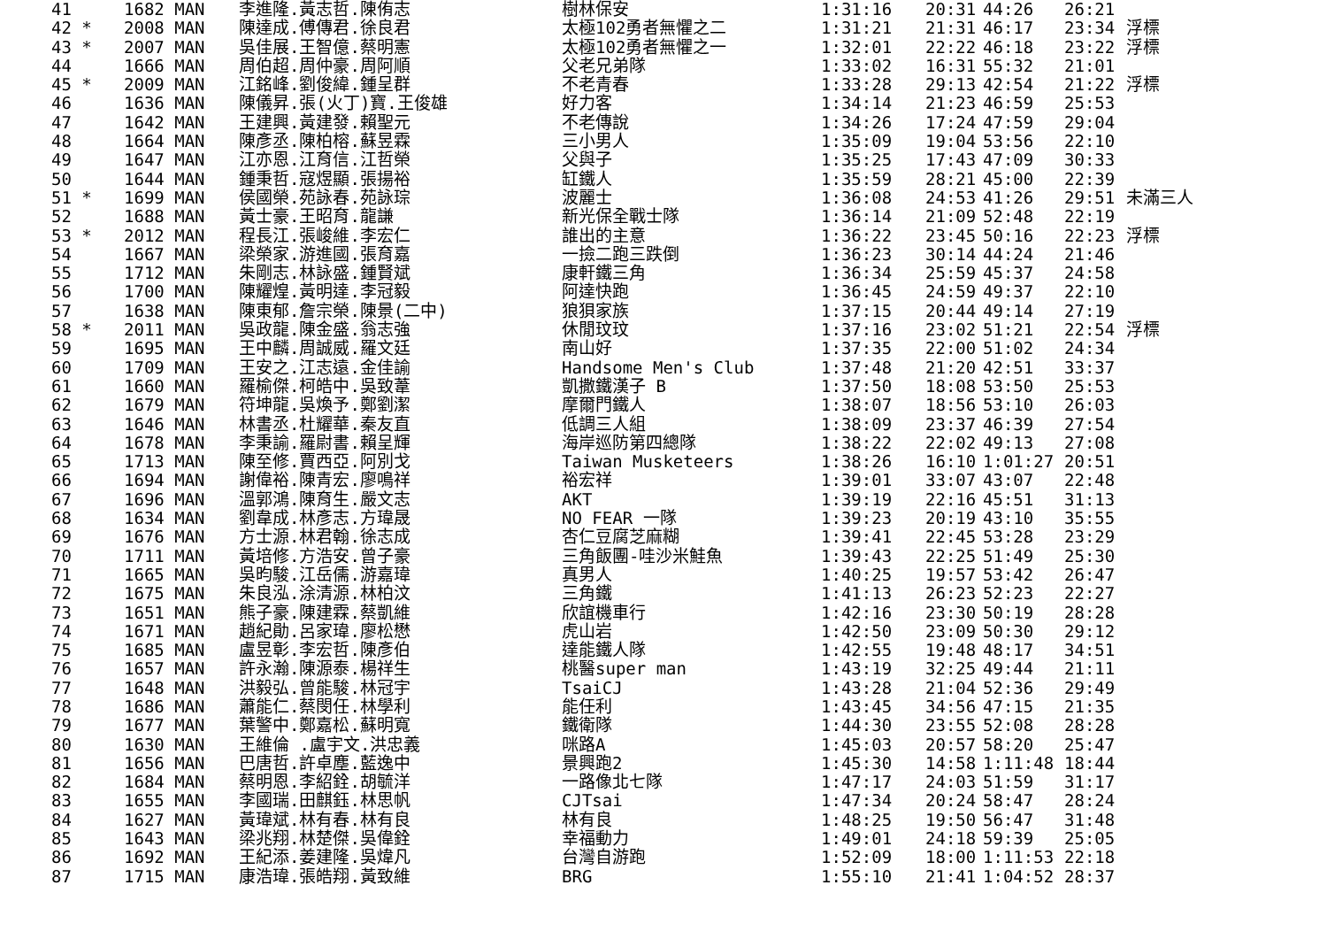| 41 | 1682 MAN | 李進隆.黃志哲.陳侑志 | 樹林保安 | 1:31:16 | 20:31 | 44:26 | 26:21 | |
| 42 * | 2008 MAN | 陳達成.傅傳君.徐良君 | 太極102勇者無懼之二 | 1:31:21 | 21:31 | 46:17 | 23:34 | 浮標 |
| 43 * | 2007 MAN | 吳佳展.王智億.蔡明憲 | 太極102勇者無懼之一 | 1:32:01 | 22:22 | 46:18 | 23:22 | 浮標 |
| 44 | 1666 MAN | 周伯超.周仲豪.周阿順 | 父老兄弟隊 | 1:33:02 | 16:31 | 55:32 | 21:01 | |
| 45 * | 2009 MAN | 江銘峰.劉俊緯.鍾呈群 | 不老青春 | 1:33:28 | 29:13 | 42:54 | 21:22 | 浮標 |
| 46 | 1636 MAN | 陳儀昇.張(火丁)寶.王俊雄 | 好力客 | 1:34:14 | 21:23 | 46:59 | 25:53 | |
| 47 | 1642 MAN | 王建興.黃建發.賴聖元 | 不老傳說 | 1:34:26 | 17:24 | 47:59 | 29:04 | |
| 48 | 1664 MAN | 陳彥丞.陳柏榕.蘇昱霖 | 三小男人 | 1:35:09 | 19:04 | 53:56 | 22:10 | |
| 49 | 1647 MAN | 江亦恩.江育信.江哲榮 | 父與子 | 1:35:25 | 17:43 | 47:09 | 30:33 | |
| 50 | 1644 MAN | 鍾秉哲.寇煜顯.張揚裕 | 缸鐵人 | 1:35:59 | 28:21 | 45:00 | 22:39 | |
| 51 * | 1699 MAN | 侯國榮.苑詠春.苑詠琮 | 波麗士 | 1:36:08 | 24:53 | 41:26 | 29:51 | 未滿三人 |
| 52 | 1688 MAN | 黃士豪.王昭育.龍謙 | 新光保全戰士隊 | 1:36:14 | 21:09 | 52:48 | 22:19 | |
| 53 * | 2012 MAN | 程長江.張峻維.李宏仁 | 誰出的主意 | 1:36:22 | 23:45 | 50:16 | 22:23 | 浮標 |
| 54 | 1667 MAN | 梁榮家.游進國.張育嘉 | 一撿二跑三跌倒 | 1:36:23 | 30:14 | 44:24 | 21:46 | |
| 55 | 1712 MAN | 朱剛志.林詠盛.鍾賢斌 | 康軒鐵三角 | 1:36:34 | 25:59 | 45:37 | 24:58 | |
| 56 | 1700 MAN | 陳耀煌.黃明達.李冠毅 | 阿達快跑 | 1:36:45 | 24:59 | 49:37 | 22:10 | |
| 57 | 1638 MAN | 陳東郁.詹宗榮.陳景(二中) | 狼狽家族 | 1:37:15 | 20:44 | 49:14 | 27:19 | |
| 58 * | 2011 MAN | 吳政龍.陳金盛.翁志強 | 休閒玟玟 | 1:37:16 | 23:02 | 51:21 | 22:54 | 浮標 |
| 59 | 1695 MAN | 王中麟.周誠威.羅文廷 | 南山好 | 1:37:35 | 22:00 | 51:02 | 24:34 | |
| 60 | 1709 MAN | 王安之.江志遠.金佳諭 | Handsome Men's Club | 1:37:48 | 21:20 | 42:51 | 33:37 | |
| 61 | 1660 MAN | 羅榆傑.柯皓中.吳致葦 | 凱撒鐵漢子 B | 1:37:50 | 18:08 | 53:50 | 25:53 | |
| 62 | 1679 MAN | 符坤龍.吳煥予.鄭劉潔 | 摩爾門鐵人 | 1:38:07 | 18:56 | 53:10 | 26:03 | |
| 63 | 1646 MAN | 林書丞.杜耀華.秦友直 | 低調三人組 | 1:38:09 | 23:37 | 46:39 | 27:54 | |
| 64 | 1678 MAN | 李秉諭.羅尉書.賴呈輝 | 海岸巡防第四總隊 | 1:38:22 | 22:02 | 49:13 | 27:08 | |
| 65 | 1713 MAN | 陳至修.賈西亞.阿別戈 | Taiwan Musketeers | 1:38:26 | 16:10 | 1:01:27 | 20:51 | |
| 66 | 1694 MAN | 謝偉裕.陳青宏.廖鳴祥 | 裕宏祥 | 1:39:01 | 33:07 | 43:07 | 22:48 | |
| 67 | 1696 MAN | 溫郭鴻.陳育生.嚴文志 | AKT | 1:39:19 | 22:16 | 45:51 | 31:13 | |
| 68 | 1634 MAN | 劉韋成.林彥志.方瑋晟 | NO FEAR 一隊 | 1:39:23 | 20:19 | 43:10 | 35:55 | |
| 69 | 1676 MAN | 方士源.林君翰.徐志成 | 杏仁豆腐芝麻糊 | 1:39:41 | 22:45 | 53:28 | 23:29 | |
| 70 | 1711 MAN | 黃培修.方浩安.曾子豪 | 三角飯團-哇沙米鮭魚 | 1:39:43 | 22:25 | 51:49 | 25:30 | |
| 71 | 1665 MAN | 吳昀駿.江岳儒.游嘉瑋 | 真男人 | 1:40:25 | 19:57 | 53:42 | 26:47 | |
| 72 | 1675 MAN | 朱良泓.涂清源.林柏汶 | 三角鐵 | 1:41:13 | 26:23 | 52:23 | 22:27 | |
| 73 | 1651 MAN | 熊子豪.陳建霖.蔡凱維 | 欣誼機車行 | 1:42:16 | 23:30 | 50:19 | 28:28 | |
| 74 | 1671 MAN | 趙紀勛.呂家瑋.廖松懋 | 虎山岩 | 1:42:50 | 23:09 | 50:30 | 29:12 | |
| 75 | 1685 MAN | 盧昱彰.李宏哲.陳彥伯 | 達能鐵人隊 | 1:42:55 | 19:48 | 48:17 | 34:51 | |
| 76 | 1657 MAN | 許永瀚.陳源泰.楊祥生 | 桃醫super man | 1:43:19 | 32:25 | 49:44 | 21:11 | |
| 77 | 1648 MAN | 洪毅弘.曾能駿.林冠宇 | TsaiCJ | 1:43:28 | 21:04 | 52:36 | 29:49 | |
| 78 | 1686 MAN | 蕭能仁.蔡閔任.林學利 | 能任利 | 1:43:45 | 34:56 | 47:15 | 21:35 | |
| 79 | 1677 MAN | 葉警中.鄭嘉松.蘇明寬 | 鐵衛隊 | 1:44:30 | 23:55 | 52:08 | 28:28 | |
| 80 | 1630 MAN | 王維倫 .盧宇文.洪忠義 | 咪路A | 1:45:03 | 20:57 | 58:20 | 25:47 | |
| 81 | 1656 MAN | 巴唐哲.許卓塵.藍逸中 | 景興跑2 | 1:45:30 | 14:58 | 1:11:48 | 18:44 | |
| 82 | 1684 MAN | 蔡明恩.李紹銓.胡毓洋 | 一路像北七隊 | 1:47:17 | 24:03 | 51:59 | 31:17 | |
| 83 | 1655 MAN | 李國瑞.田麒鈺.林思帆 | CJTsai | 1:47:34 | 20:24 | 58:47 | 28:24 | |
| 84 | 1627 MAN | 黃瑋斌.林有春.林有良 | 林有良 | 1:48:25 | 19:50 | 56:47 | 31:48 | |
| 85 | 1643 MAN | 梁兆翔.林楚傑.吳偉銓 | 幸福動力 | 1:49:01 | 24:18 | 59:39 | 25:05 | |
| 86 | 1692 MAN | 王紀添.姜建隆.吳煒凡 | 台灣自游跑 | 1:52:09 | 18:00 | 1:11:53 | 22:18 | |
| 87 | 1715 MAN | 康浩瑋.張皓翔.黃致維 | BRG | 1:55:10 | 21:41 | 1:04:52 | 28:37 | |